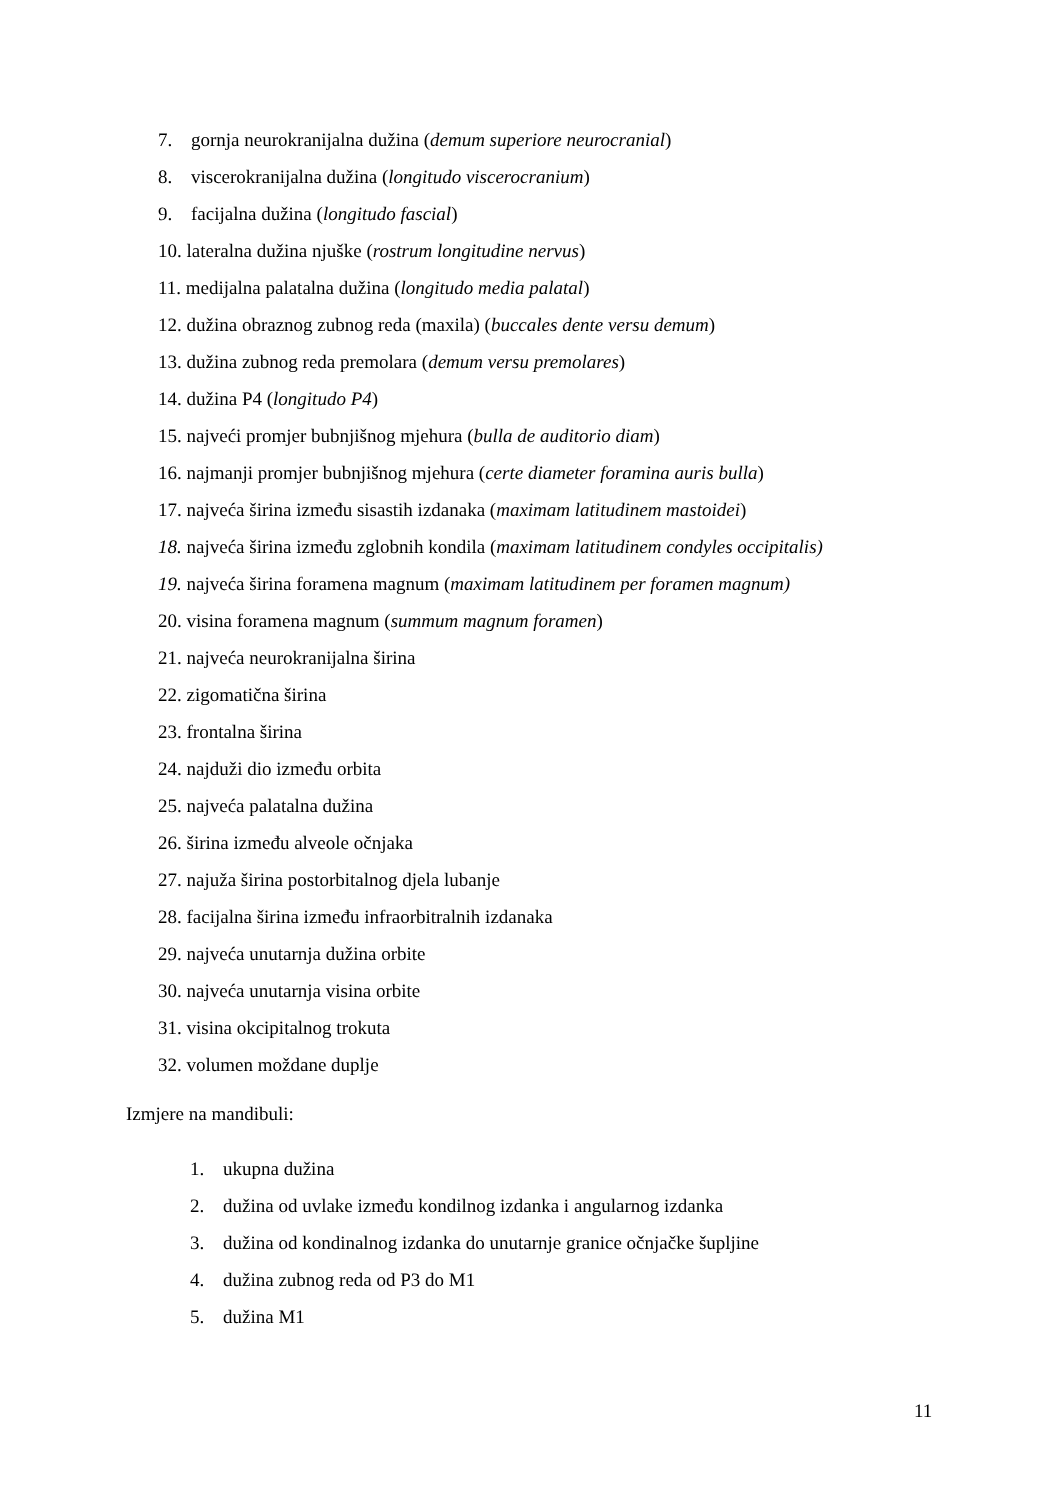7. gornja neurokranijalna dužina (demum superiore neurocranial)
8. viscerokranijalna dužina (longitudo viscerocranium)
9. facijalna dužina (longitudo fascial)
10. lateralna dužina njuške (rostrum longitudine nervus)
11. medijalna palatalna dužina (longitudo media palatal)
12. dužina obraznog zubnog reda (maxila) (buccales dente versu demum)
13. dužina zubnog reda premolara (demum versu premolares)
14. dužina P4 (longitudo P4)
15. najveći promjer bubnjišnog mjehura (bulla de auditorio diam)
16. najmanji promjer bubnjišnog mjehura (certe diameter foramina auris bulla)
17. najveća širina između sisastih izdanaka (maximam latitudinem mastoidei)
18. najveća širina između zglobnih kondila (maximam latitudinem condyles occipitalis)
19. najveća širina foramena magnum (maximam latitudinem per foramen magnum)
20. visina foramena magnum (summum magnum foramen)
21. najveća neurokranijalna širina
22. zigomatična širina
23. frontalna širina
24. najduži dio između orbita
25. najveća palatalna dužina
26. širina između alveole očnjaka
27. najuža širina postorbitalnog djela lubanje
28. facijalna širina između infraorbitralnih izdanaka
29. najveća unutarnja dužina orbite
30. najveća unutarnja visina orbite
31. visina okcipitalnog trokuta
32. volumen moždane duplje
Izmjere na mandibuli:
1. ukupna dužina
2. dužina od uvlake između kondilnog izdanka i angularnog izdanka
3. dužina od kondinalnog izdanka do unutarnje granice očnjačke šupljine
4. dužina zubnog reda od P3 do M1
5. dužina M1
11